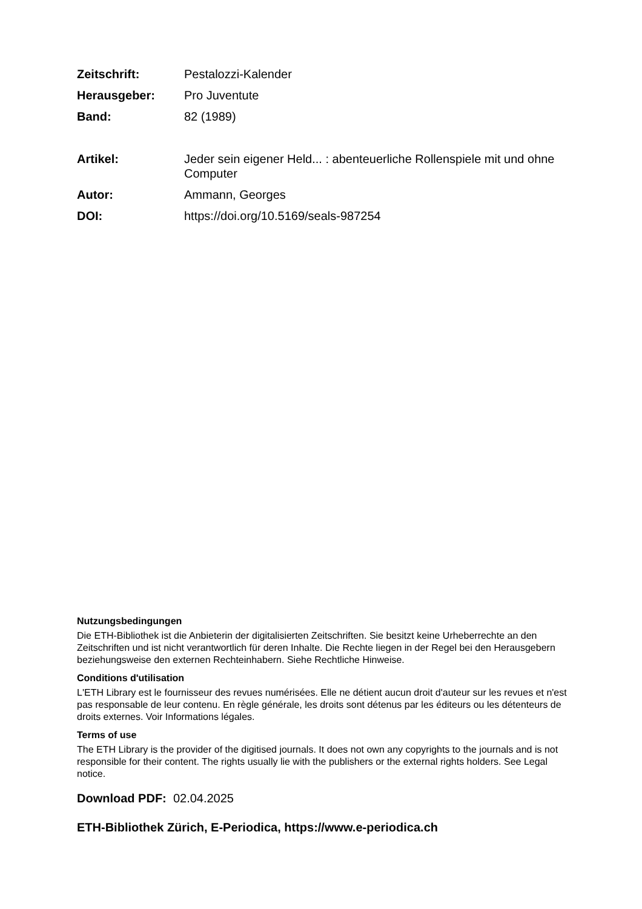Zeitschrift: Pestalozzi-Kalender
Herausgeber: Pro Juventute
Band: 82 (1989)
Artikel: Jeder sein eigener Held... : abenteuerliche Rollenspiele mit und ohne Computer
Autor: Ammann, Georges
DOI: https://doi.org/10.5169/seals-987254
Nutzungsbedingungen
Die ETH-Bibliothek ist die Anbieterin der digitalisierten Zeitschriften. Sie besitzt keine Urheberrechte an den Zeitschriften und ist nicht verantwortlich für deren Inhalte. Die Rechte liegen in der Regel bei den Herausgebern beziehungsweise den externen Rechteinhabern. Siehe Rechtliche Hinweise.
Conditions d'utilisation
L'ETH Library est le fournisseur des revues numérisées. Elle ne détient aucun droit d'auteur sur les revues et n'est pas responsable de leur contenu. En règle générale, les droits sont détenus par les éditeurs ou les détenteurs de droits externes. Voir Informations légales.
Terms of use
The ETH Library is the provider of the digitised journals. It does not own any copyrights to the journals and is not responsible for their content. The rights usually lie with the publishers or the external rights holders. See Legal notice.
Download PDF: 02.04.2025
ETH-Bibliothek Zürich, E-Periodica, https://www.e-periodica.ch